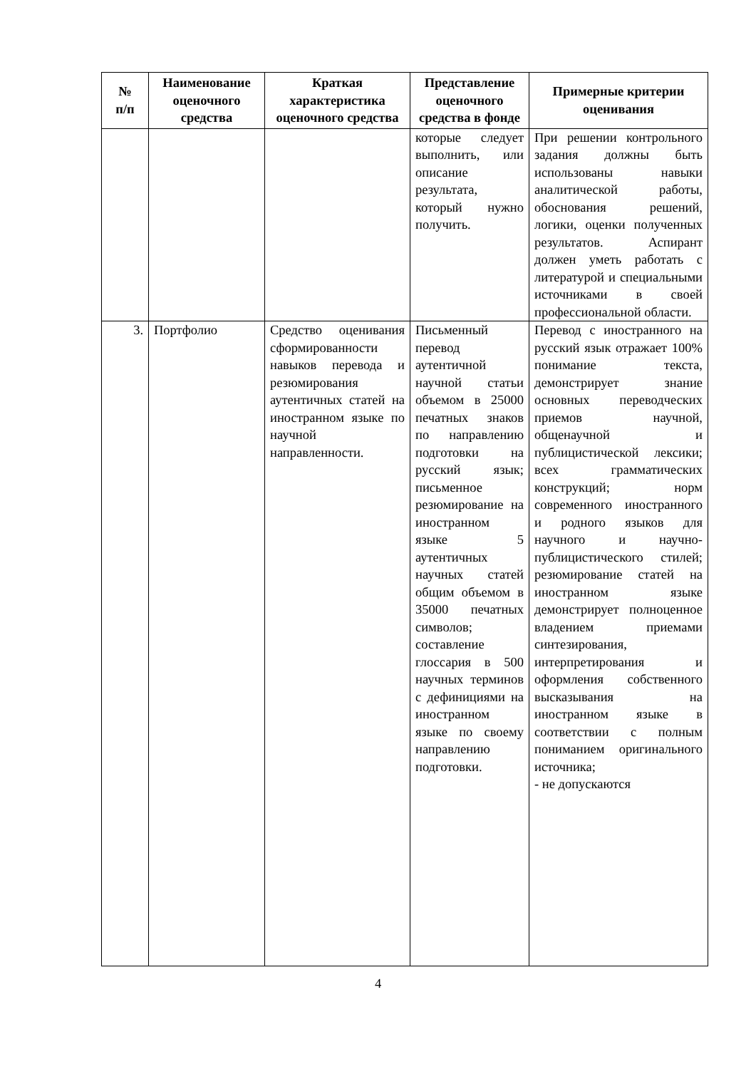| № п/п | Наименование оценочного средства | Краткая характеристика оценочного средства | Представление оценочного средства в фонде | Примерные критерии оценивания |
| --- | --- | --- | --- | --- |
| | | | которые следует выполнить, или описание результата, который нужно получить. | При решении контрольного задания должны быть использованы навыки аналитической работы, обоснования решений, логики, оценки полученных результатов. Аспирант должен уметь работать с литературой и специальными источниками в своей профессиональной области. |
| 3. | Портфолио | Средство оценивания сформированности навыков перевода и резюмирования аутентичных статей на иностранном языке по научной направленности. | Письменный перевод аутентичной научной статьи объемом в 25000 печатных знаков по направлению подготовки на русский язык; письменное резюмирование на иностранном языке 5 аутентичных научных статей общим объемом в 35000 печатных символов; составление глоссария в 500 научных терминов с дефинициями на иностранном языке по своему направлению подготовки. | Перевод с иностранного на русский язык отражает 100% понимание текста, демонстрирует знание основных переводческих приемов научной, общенаучной и публицистической лексики; всех грамматических конструкций; норм современного иностранного и родного языков для научного и научно-публицистического стилей; резюмирование статей на иностранном языке демонстрирует полноценное владением приемами синтезирования, интерпретирования и оформления собственного высказывания на иностранном языке в соответствии с полным пониманием оригинального источника; - не допускаются |
4